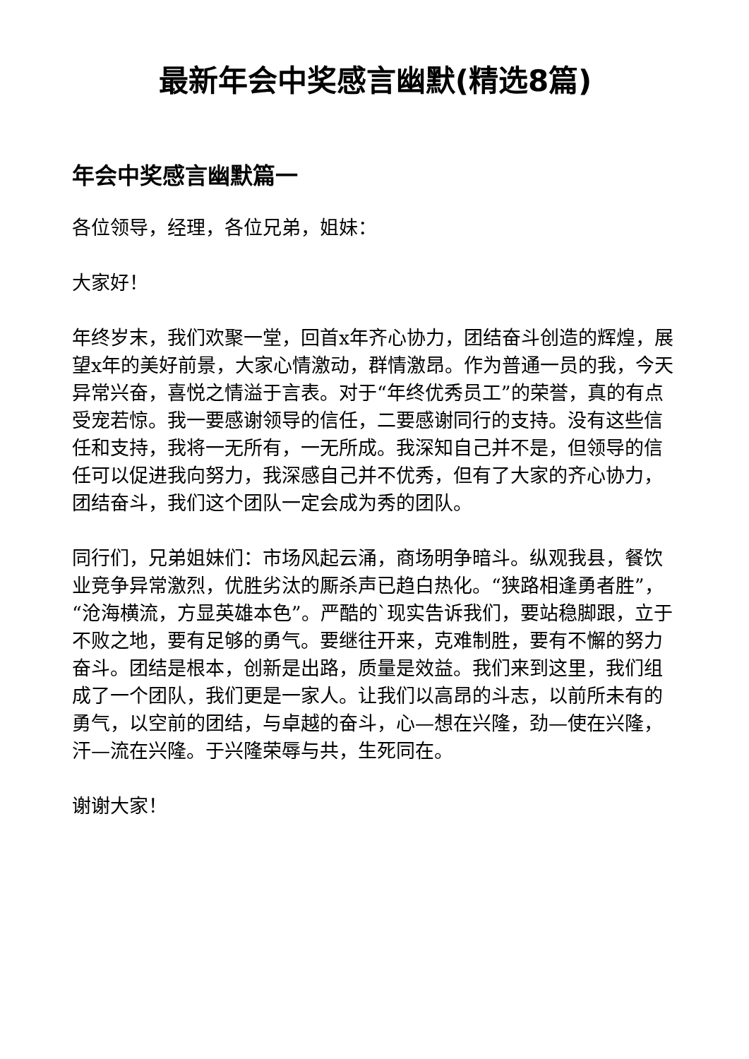最新年会中奖感言幽默(精选8篇)
年会中奖感言幽默篇一
各位领导，经理，各位兄弟，姐妹：
大家好！
年终岁末，我们欢聚一堂，回首x年齐心协力，团结奋斗创造的辉煌，展望x年的美好前景，大家心情激动，群情激昂。作为普通一员的我，今天异常兴奋，喜悦之情溢于言表。对于“年终优秀员工”的荣誉，真的有点受宠若惊。我一要感谢领导的信任，二要感谢同行的支持。没有这些信任和支持，我将一无所有，一无所成。我深知自己并不是，但领导的信任可以促进我向努力，我深感自己并不优秀，但有了大家的齐心协力，团结奋斗，我们这个团队一定会成为秀的团队。
同行们，兄弟姐妹们：市场风起云涌，商场明争暗斗。纵观我县，餐饮业竞争异常激烈，优胜劣汰的厮杀声已趋白热化。“狭路相逢勇者胜”，“沧海横流，方显英雄本色”。严酷的`现实告诉我们，要站稳脚跟，立于不败之地，要有足够的勇气。要继往开来，克难制胜，要有不懈的努力奋斗。团结是根本，创新是出路，质量是效益。我们来到这里，我们组成了一个团队，我们更是一家人。让我们以高昂的斗志，以前所未有的勇气，以空前的团结，与卓越的奋斗，心—想在兴隆，劲—使在兴隆，汗—流在兴隆。于兴隆荣辱与共，生死同在。
谢谢大家！